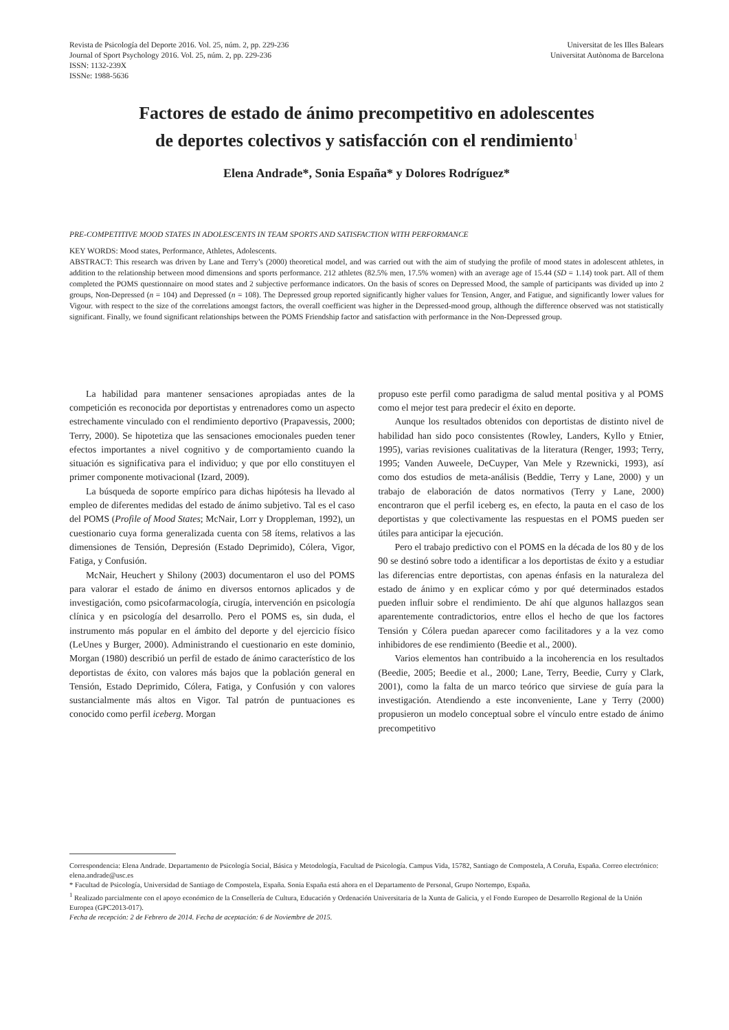Revista de Psicología del Deporte 2016. Vol. 25, núm. 2, pp. 229-236
Journal of Sport Psychology 2016. Vol. 25, núm. 2, pp. 229-236
ISSN: 1132-239X
ISSNe: 1988-5636
Universitat de les Illes Balears
Universitat Autònoma de Barcelona
Factores de estado de ánimo precompetitivo en adolescentes
de deportes colectivos y satisfacción con el rendimiento<sup>1</sup>
Elena Andrade*, Sonia España* y Dolores Rodríguez*
PRE-COMPETITIVE MOOD STATES IN ADOLESCENTS IN TEAM SPORTS AND SATISFACTION WITH PERFORMANCE
KEY WORDS: Mood states, Performance, Athletes, Adolescents.
ABSTRACT: This research was driven by Lane and Terry’s (2000) theoretical model, and was carried out with the aim of studying the profile of mood states in adolescent athletes, in addition to the relationship between mood dimensions and sports performance. 212 athletes (82.5% men, 17.5% women) with an average age of 15.44 (SD = 1.14) took part. All of them completed the POMS questionnaire on mood states and 2 subjective performance indicators. On the basis of scores on Depressed Mood, the sample of participants was divided up into 2 groups, Non-Depressed (n = 104) and Depressed (n = 108). The Depressed group reported significantly higher values for Tension, Anger, and Fatigue, and significantly lower values for Vigour. with respect to the size of the correlations amongst factors, the overall coefficient was higher in the Depressed-mood group, although the difference observed was not statistically significant. Finally, we found significant relationships between the POMS Friendship factor and satisfaction with performance in the Non-Depressed group.
La habilidad para mantener sensaciones apropiadas antes de la competición es reconocida por deportistas y entrenadores como un aspecto estrechamente vinculado con el rendimiento deportivo (Prapavessis, 2000; Terry, 2000). Se hipotetiza que las sensaciones emocionales pueden tener efectos importantes a nivel cognitivo y de comportamiento cuando la situación es significativa para el individuo; y que por ello constituyen el primer componente motivacional (Izard, 2009).
La búsqueda de soporte empírico para dichas hipótesis ha llevado al empleo de diferentes medidas del estado de ánimo subjetivo. Tal es el caso del POMS (Profile of Mood States; McNair, Lorr y Droppleman, 1992), un cuestionario cuya forma generalizada cuenta con 58 ítems, relativos a las dimensiones de Tensión, Depresión (Estado Deprimido), Cólera, Vigor, Fatiga, y Confusión.
McNair, Heuchert y Shilony (2003) documentaron el uso del POMS para valorar el estado de ánimo en diversos entornos aplicados y de investigación, como psicofarmacología, cirugía, intervención en psicología clínica y en psicología del desarrollo. Pero el POMS es, sin duda, el instrumento más popular en el ámbito del deporte y del ejercicio físico (LeUnes y Burger, 2000). Administrando el cuestionario en este dominio, Morgan (1980) describió un perfil de estado de ánimo característico de los deportistas de éxito, con valores más bajos que la población general en Tensión, Estado Deprimido, Cólera, Fatiga, y Confusión y con valores sustancialmente más altos en Vigor. Tal patrón de puntuaciones es conocido como perfil iceberg. Morgan
propuso este perfil como paradigma de salud mental positiva y al POMS como el mejor test para predecir el éxito en deporte.
Aunque los resultados obtenidos con deportistas de distinto nivel de habilidad han sido poco consistentes (Rowley, Landers, Kyllo y Etnier, 1995), varias revisiones cualitativas de la literatura (Renger, 1993; Terry, 1995; Vanden Auweele, DeCuyper, Van Mele y Rzewnicki, 1993), así como dos estudios de meta-análisis (Beddie, Terry y Lane, 2000) y un trabajo de elaboración de datos normativos (Terry y Lane, 2000) encontraron que el perfil iceberg es, en efecto, la pauta en el caso de los deportistas y que colectivamente las respuestas en el POMS pueden ser útiles para anticipar la ejecución.
Pero el trabajo predictivo con el POMS en la década de los 80 y de los 90 se destinó sobre todo a identificar a los deportistas de éxito y a estudiar las diferencias entre deportistas, con apenas énfasis en la naturaleza del estado de ánimo y en explicar cómo y por qué determinados estados pueden influir sobre el rendimiento. De ahí que algunos hallazgos sean aparentemente contradictorios, entre ellos el hecho de que los factores Tensión y Cólera puedan aparecer como facilitadores y a la vez como inhibidores de ese rendimiento (Beedie et al., 2000).
Varios elementos han contribuido a la incoherencia en los resultados (Beedie, 2005; Beedie et al., 2000; Lane, Terry, Beedie, Curry y Clark, 2001), como la falta de un marco teórico que sirviese de guía para la investigación. Atendiendo a este inconveniente, Lane y Terry (2000) propusieron un modelo conceptual sobre el vínculo entre estado de ánimo precompetitivo
Correspondencia: Elena Andrade. Departamento de Psicología Social, Básica y Metodología, Facultad de Psicología. Campus Vida, 15782, Santiago de Compostela, A Coruña, España. Correo electrónico: elena.andrade@usc.es
* Facultad de Psicología, Universidad de Santiago de Compostela, España. Sonia España está ahora en el Departamento de Personal, Grupo Nortempo, España.
<sup>1</sup> Realizado parcialmente con el apoyo económico de la Consellería de Cultura, Educación y Ordenación Universitaria de la Xunta de Galicia, y el Fondo Europeo de Desarrollo Regional de la Unión Europea (GPC2013-017).
Fecha de recepción: 2 de Febrero de 2014. Fecha de aceptación: 6 de Noviembre de 2015.